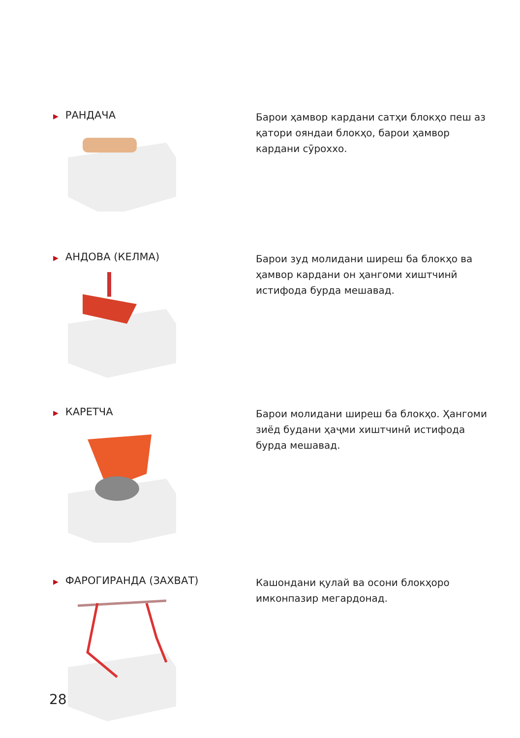▶ РАНДАЧА
Барои ҳамвор кардани сатҳи блокҳо пеш аз қатори ояндаи блокҳо, барои ҳамвор кардани сӯроххо.
▶ АНДОВА (КЕЛМА)
Барои зуд молидани ширеш ба блокҳо ва ҳамвор кардани он ҳангоми хиштчинӣ истифода бурда мешавад.
▶ КАРЕТЧА
Барои молидани ширеш ба блокҳо. Ҳангоми зиёд будани ҳаҷми хиштчинӣ истифода бурда мешавад.
▶ ФАРОГИРАНДА (ЗАХВАТ)
Кашондани қулай ва осони блокҳоро имконпазир мегардонад.
28